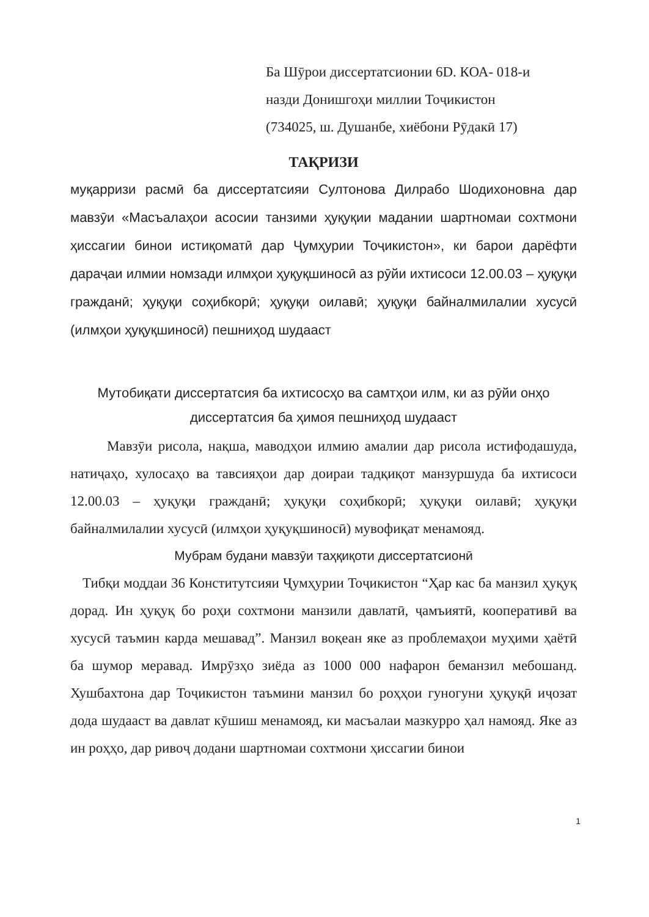Ба Шӯрои диссертатсионии 6D. КОА- 018-и
назди Донишгоҳи миллии Тоҷикистон
(734025, ш. Душанбе, хиёбони Рӯдакӣ 17)
ТАҚРИЗИ
муқарризи расмӣ ба диссертатсияи Султонова Дилрабо Шодихоновна дар мавзӯи «Масъалаҳои асосии танзими ҳуқуқии мадании шартномаи сохтмони ҳиссагии бинои истиқоматӣ дар Ҷумҳурии Тоҷикистон», ки барои дарёфти дараҷаи илмии номзади илмҳои ҳуқуқшиносӣ аз рӯйи ихтисоси 12.00.03 – ҳуқуқи гражданӣ; ҳуқуқи соҳибкорӣ; ҳуқуқи оилавӣ; ҳуқуқи байналмилалии хусусӣ (илмҳои ҳуқуқшиносӣ) пешниҳод шудааст
Мутобиқати диссертатсия ба ихтисосҳо ва самтҳои илм, ки аз рӯйи онҳо диссертатсия ба ҳимоя пешниҳод шудааст
Мавзӯи рисола, нақша, маводҳои илмию амалии дар рисола истифодашуда, натиҷаҳо, хулосаҳо ва тавсияҳои дар доираи тадқиқот манзуршуда ба ихтисоси 12.00.03 – ҳуқуқи гражданӣ; ҳуқуқи соҳибкорӣ; ҳуқуқи оилавӣ; ҳуқуқи байналмилалии хусусӣ (илмҳои ҳуқуқшиносӣ) мувофиқат менамояд.
Мубрам будани мавзӯи таҳқиқоти диссертатсионӣ
Тибқи моддаи 36 Конститутсияи Ҷумҳурии Тоҷикистон “Ҳар кас ба манзил ҳуқуқ дорад. Ин ҳуқуқ бо роҳи сохтмони манзили давлатӣ, ҷамъиятӣ, кооперативӣ ва хусусӣ таъмин карда мешавад”. Манзил воқеан яке аз проблемаҳои муҳими ҳаётӣ ба шумор меравад. Имрӯзҳо зиёда аз 1000 000 нафарон беманзил мебошанд. Хушбахтона дар Тоҷикистон таъмини манзил бо роҳҳои гуногуни ҳуқуқӣ иҷозат дода шудааст ва давлат кӯшиш менамояд, ки масъалаи мазкурро ҳал намояд. Яке аз ин роҳҳо, дар ривоҷ додани шартномаи сохтмони ҳиссагии бинои
1